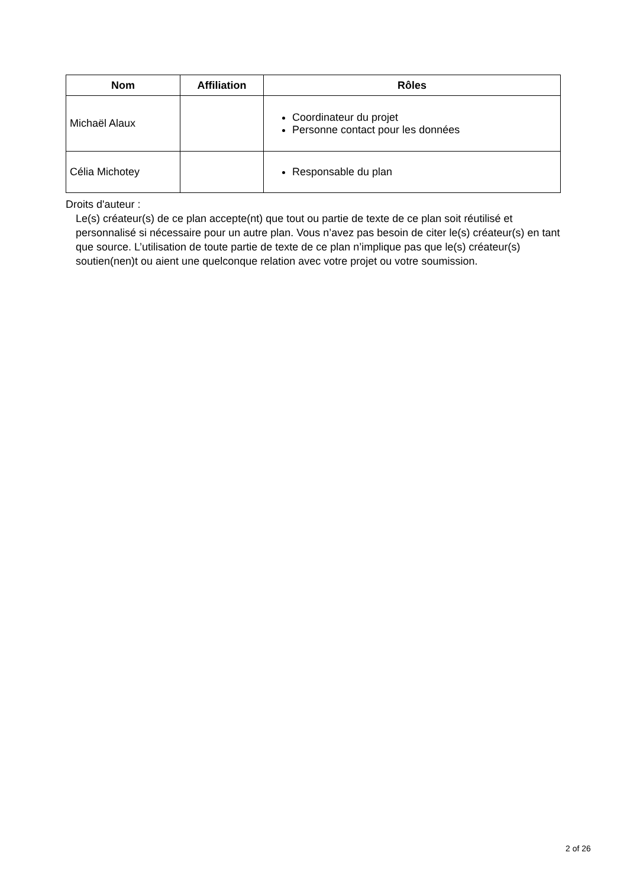| Nom | Affiliation | Rôles |
| --- | --- | --- |
| Michaël Alaux | | Coordinateur du projet Personne contact pour les données |
| Célia Michotey | | Responsable du plan |
Droits d'auteur :
Le(s) créateur(s) de ce plan accepte(nt) que tout ou partie de texte de ce plan soit réutilisé et personnalisé si nécessaire pour un autre plan. Vous n’avez pas besoin de citer le(s) créateur(s) en tant que source. L’utilisation de toute partie de texte de ce plan n’implique pas que le(s) créateur(s) soutien(nen)t ou aient une quelconque relation avec votre projet ou votre soumission.
2 of 26